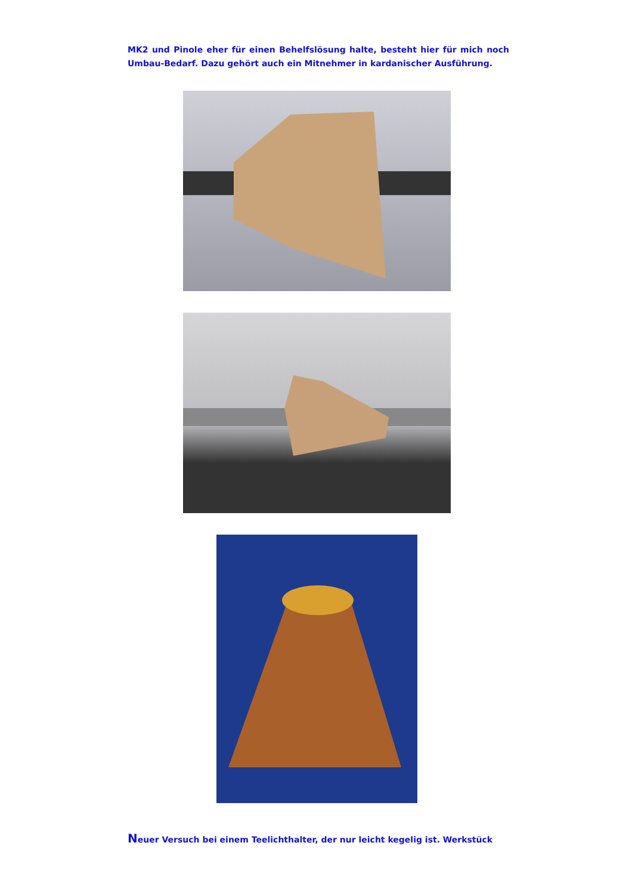MK2 und Pinole eher für einen Behelfslösung halte, besteht hier für mich noch Umbau-Bedarf. Dazu gehört auch ein Mitnehmer in kardanischer Ausführung.
Neuer Versuch bei einem Teelichthalter, der nur leicht kegelig ist. Werkstück